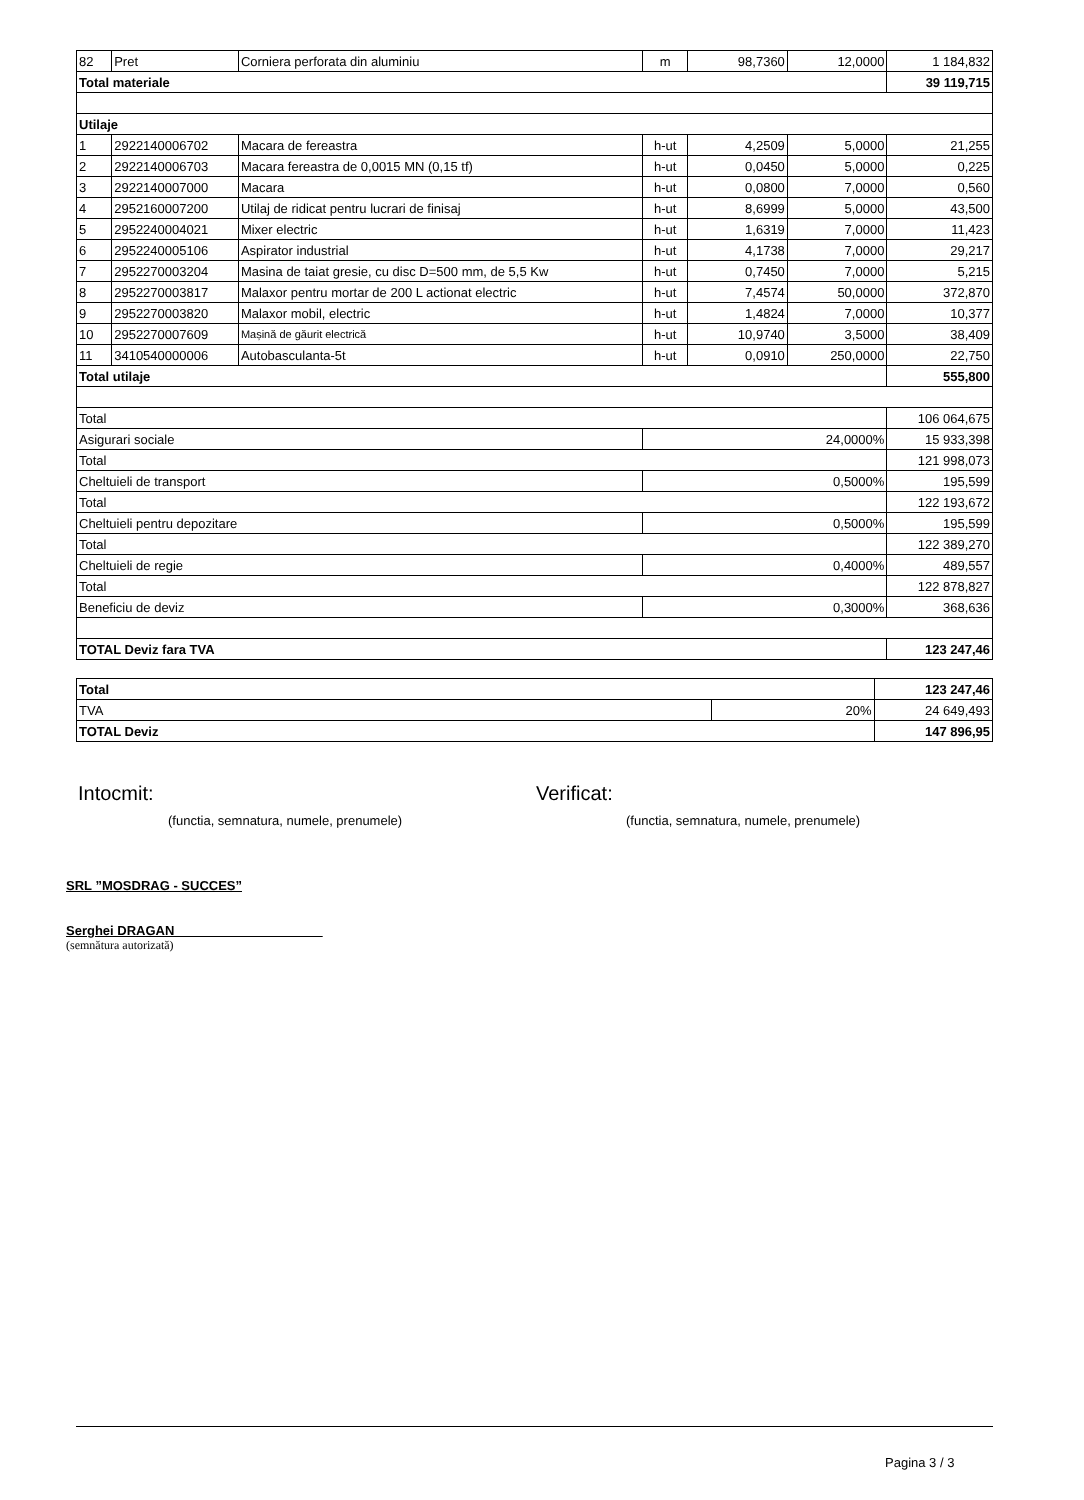| 82 | Pret | Corniera perforata din aluminiu | m | 98,7360 | 12,0000 | 1 184,832 |
| Total materiale | | | | | | 39 119,715 |
| Utilaje | | | | | | |
| 1 | 2922140006702 | Macara de fereastra | h-ut | 4,2509 | 5,0000 | 21,255 |
| 2 | 2922140006703 | Macara fereastra de 0,0015 MN (0,15 tf) | h-ut | 0,0450 | 5,0000 | 0,225 |
| 3 | 2922140007000 | Macara | h-ut | 0,0800 | 7,0000 | 0,560 |
| 4 | 2952160007200 | Utilaj de ridicat pentru lucrari de finisaj | h-ut | 8,6999 | 5,0000 | 43,500 |
| 5 | 2952240004021 | Mixer electric | h-ut | 1,6319 | 7,0000 | 11,423 |
| 6 | 2952240005106 | Aspirator industrial | h-ut | 4,1738 | 7,0000 | 29,217 |
| 7 | 2952270003204 | Masina de taiat gresie, cu disc D=500 mm, de 5,5 Kw | h-ut | 0,7450 | 7,0000 | 5,215 |
| 8 | 2952270003817 | Malaxor pentru mortar de 200 L actionat electric | h-ut | 7,4574 | 50,0000 | 372,870 |
| 9 | 2952270003820 | Malaxor mobil, electric | h-ut | 1,4824 | 7,0000 | 10,377 |
| 10 | 2952270007609 | Mașină de găurit electrică | h-ut | 10,9740 | 3,5000 | 38,409 |
| 11 | 3410540000006 | Autobasculanta-5t | h-ut | 0,0910 | 250,0000 | 22,750 |
| Total utilaje | | | | | | 555,800 |
| Total | | | | | | 106 064,675 |
| Asigurari sociale | | | 24,0000% | | | 15 933,398 |
| Total | | | | | | 121 998,073 |
| Cheltuieli de transport | | | 0,5000% | | | 195,599 |
| Total | | | | | | 122 193,672 |
| Cheltuieli pentru depozitare | | | 0,5000% | | | 195,599 |
| Total | | | | | | 122 389,270 |
| Cheltuieli de regie | | | 0,4000% | | | 489,557 |
| Total | | | | | | 122 878,827 |
| Beneficiu de deviz | | | 0,3000% | | | 368,636 |
| TOTAL Deviz fara TVA | | | | | | 123 247,46 |
| Total | | 123 247,46 |
| TVA | 20% | 24 649,493 |
| TOTAL Deviz | | 147 896,95 |
Intocmit:
(functia, semnatura, numele, prenumele)
Verificat:
(functia, semnatura, numele, prenumele)
SRL ”MOSDRAG - SUCCES”
Serghei DRAGAN ____________________
(semnătura autorizată)
Pagina 3 / 3